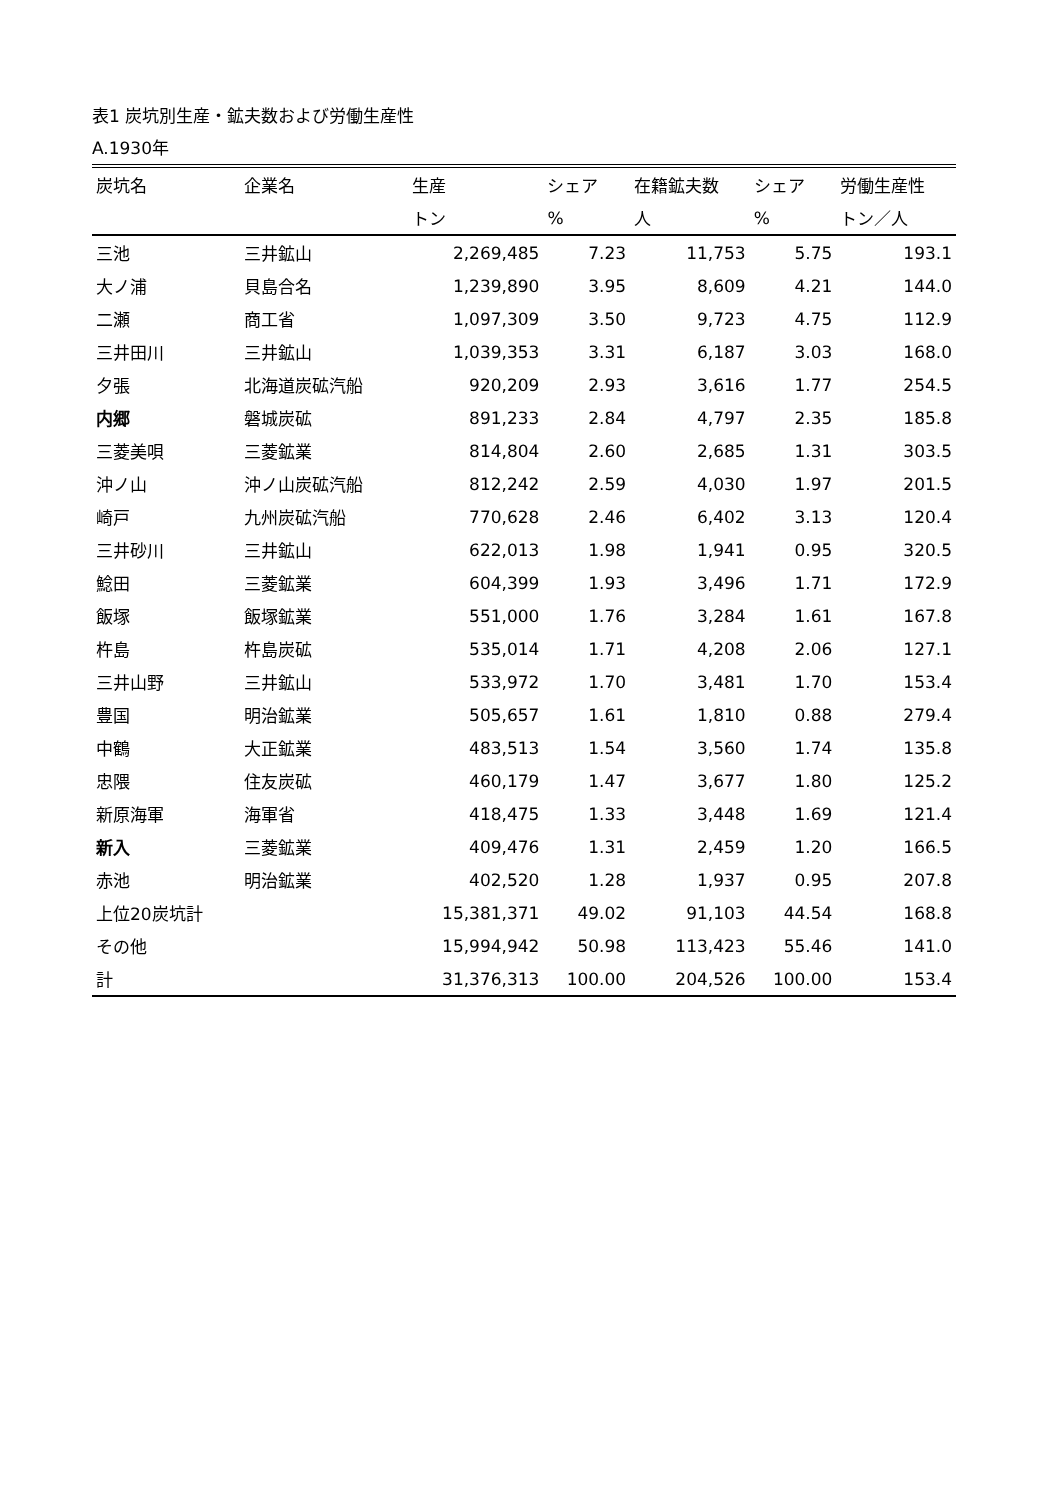表1 炭坑別生産・鉱夫数および労働生産性
A.1930年
| 炭坑名 | 企業名 | 生産 | シェア | 在籍鉱夫数 | シェア | 労働生産性 |
| --- | --- | --- | --- | --- | --- | --- |
| | | トン | % | 人 | % | トン／人 |
| 三池 | 三井鉱山 | 2,269,485 | 7.23 | 11,753 | 5.75 | 193.1 |
| 大ノ浦 | 貝島合名 | 1,239,890 | 3.95 | 8,609 | 4.21 | 144.0 |
| 二瀬 | 商工省 | 1,097,309 | 3.50 | 9,723 | 4.75 | 112.9 |
| 三井田川 | 三井鉱山 | 1,039,353 | 3.31 | 6,187 | 3.03 | 168.0 |
| 夕張 | 北海道炭砿汽船 | 920,209 | 2.93 | 3,616 | 1.77 | 254.5 |
| 内郷 | 磐城炭砿 | 891,233 | 2.84 | 4,797 | 2.35 | 185.8 |
| 三菱美唄 | 三菱鉱業 | 814,804 | 2.60 | 2,685 | 1.31 | 303.5 |
| 沖ノ山 | 沖ノ山炭砿汽船 | 812,242 | 2.59 | 4,030 | 1.97 | 201.5 |
| 崎戸 | 九州炭砿汽船 | 770,628 | 2.46 | 6,402 | 3.13 | 120.4 |
| 三井砂川 | 三井鉱山 | 622,013 | 1.98 | 1,941 | 0.95 | 320.5 |
| 鯰田 | 三菱鉱業 | 604,399 | 1.93 | 3,496 | 1.71 | 172.9 |
| 飯塚 | 飯塚鉱業 | 551,000 | 1.76 | 3,284 | 1.61 | 167.8 |
| 杵島 | 杵島炭砿 | 535,014 | 1.71 | 4,208 | 2.06 | 127.1 |
| 三井山野 | 三井鉱山 | 533,972 | 1.70 | 3,481 | 1.70 | 153.4 |
| 豊国 | 明治鉱業 | 505,657 | 1.61 | 1,810 | 0.88 | 279.4 |
| 中鶴 | 大正鉱業 | 483,513 | 1.54 | 3,560 | 1.74 | 135.8 |
| 忠隈 | 住友炭砿 | 460,179 | 1.47 | 3,677 | 1.80 | 125.2 |
| 新原海軍 | 海軍省 | 418,475 | 1.33 | 3,448 | 1.69 | 121.4 |
| 新入 | 三菱鉱業 | 409,476 | 1.31 | 2,459 | 1.20 | 166.5 |
| 赤池 | 明治鉱業 | 402,520 | 1.28 | 1,937 | 0.95 | 207.8 |
| 上位20炭坑計 | | 15,381,371 | 49.02 | 91,103 | 44.54 | 168.8 |
| その他 | | 15,994,942 | 50.98 | 113,423 | 55.46 | 141.0 |
| 計 | | 31,376,313 | 100.00 | 204,526 | 100.00 | 153.4 |